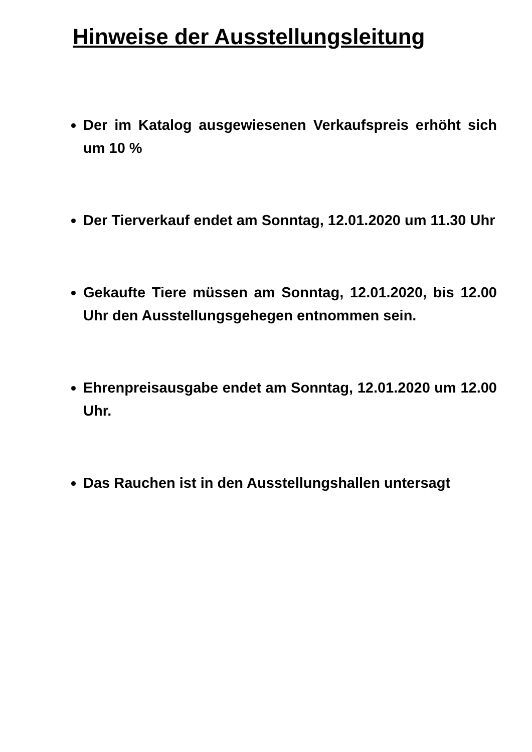Hinweise der Ausstellungsleitung
Der im Katalog ausgewiesenen Verkaufspreis erhöht sich um 10 %
Der Tierverkauf endet am Sonntag, 12.01.2020 um 11.30 Uhr
Gekaufte Tiere müssen am Sonntag, 12.01.2020, bis 12.00 Uhr den Ausstellungsgehegen entnommen sein.
Ehrenpreisausgabe endet am Sonntag, 12.01.2020 um 12.00 Uhr.
Das Rauchen ist in den Ausstellungshallen untersagt